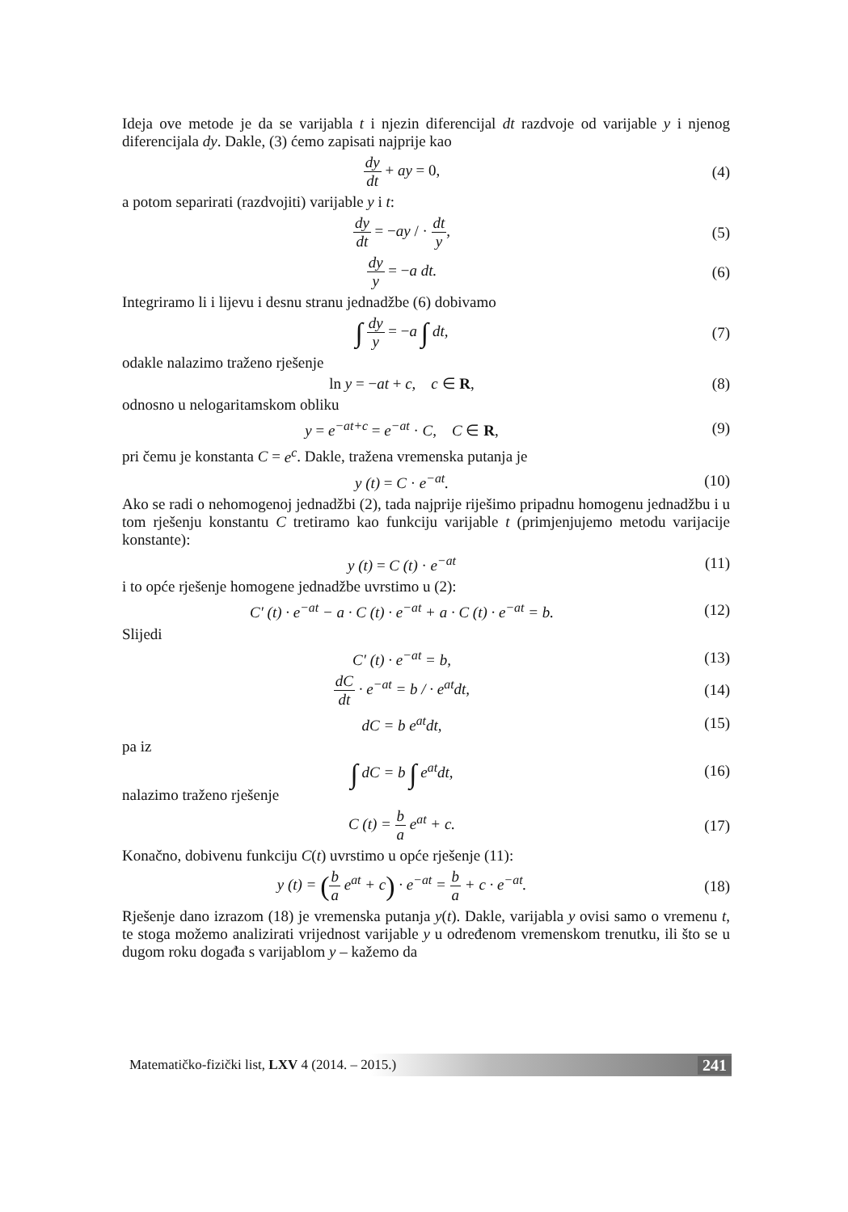Ideja ove metode je da se varijabla t i njezin diferencijal dt razdvoje od varijable y i njenog diferencijala dy. Dakle, (3) ćemo zapisati najprije kao
dy dt + ay = 0, (4)
a potom separirati (razdvojiti) varijable y i t:
dy dt = −ay / · dt y, (5)
dy y = −a dt. (6)
Integriramo li i lijevu i desnu stranu jednadžbe (6) dobivamo
∫ dy y = −a ∫ dt, (7)
odakle nalazimo traženo rješenje
ln y = −at + c, c ∈ R, (8)
odnosno u nelogaritamskom obliku
y = e<sup>−at+c</sup> = e<sup>−at</sup> · C, C ∈ R,
(9)
pri čemu je konstanta C = e<sup>c</sup>. Dakle, tražena vremenska putanja je
y (t) = C · e<sup>−at</sup>. (10)
Ako se radi o nehomogenoj jednadžbi (2), tada najprije riješimo pripadnu homogenu jednadžbu i u tom rješenju konstantu C tretiramo kao funkciju varijable t (primjenjujemo metodu varijacije konstante):
y (t) = C (t) · e<sup>−at</sup> (11)
i to opće rješenje homogene jednadžbe uvrstimo u (2):
C′ (t) · e<sup>−at</sup> − a · C (t) · e<sup>−at</sup> + a · C (t) · e<sup>−at</sup> = b.
(12)
Slijedi
C′ (t) · e<sup>−at</sup> = b, (13)
dC dt · e<sup>−at</sup> = b / · e<sup>at</sup>dt, (14)
dC = b e<sup>at</sup>dt, (15)
pa iz
∫ dC = b ∫ e<sup>at</sup>dt, (16)
nalazimo traženo rješenje
C (t) = b a e<sup>at</sup> + c. (17)
Konačno, dobivenu funkciju C(t) uvrstimo u opće rješenje (11):
y (t) = (b a e<sup>at</sup> + c) · e<sup>−at</sup> = b a + c · e<sup>−at</sup>.
(18)
Rješenje dano izrazom (18) je vremenska putanja y(t). Dakle, varijabla y ovisi samo o vremenu t, te stoga možemo analizirati vrijednost varijable y u određenom vremenskom trenutku, ili što se u dugom roku događa s varijablom y – kažemo da
Matematičko-fizički list, LXV 4 (2014. – 2015.) 241